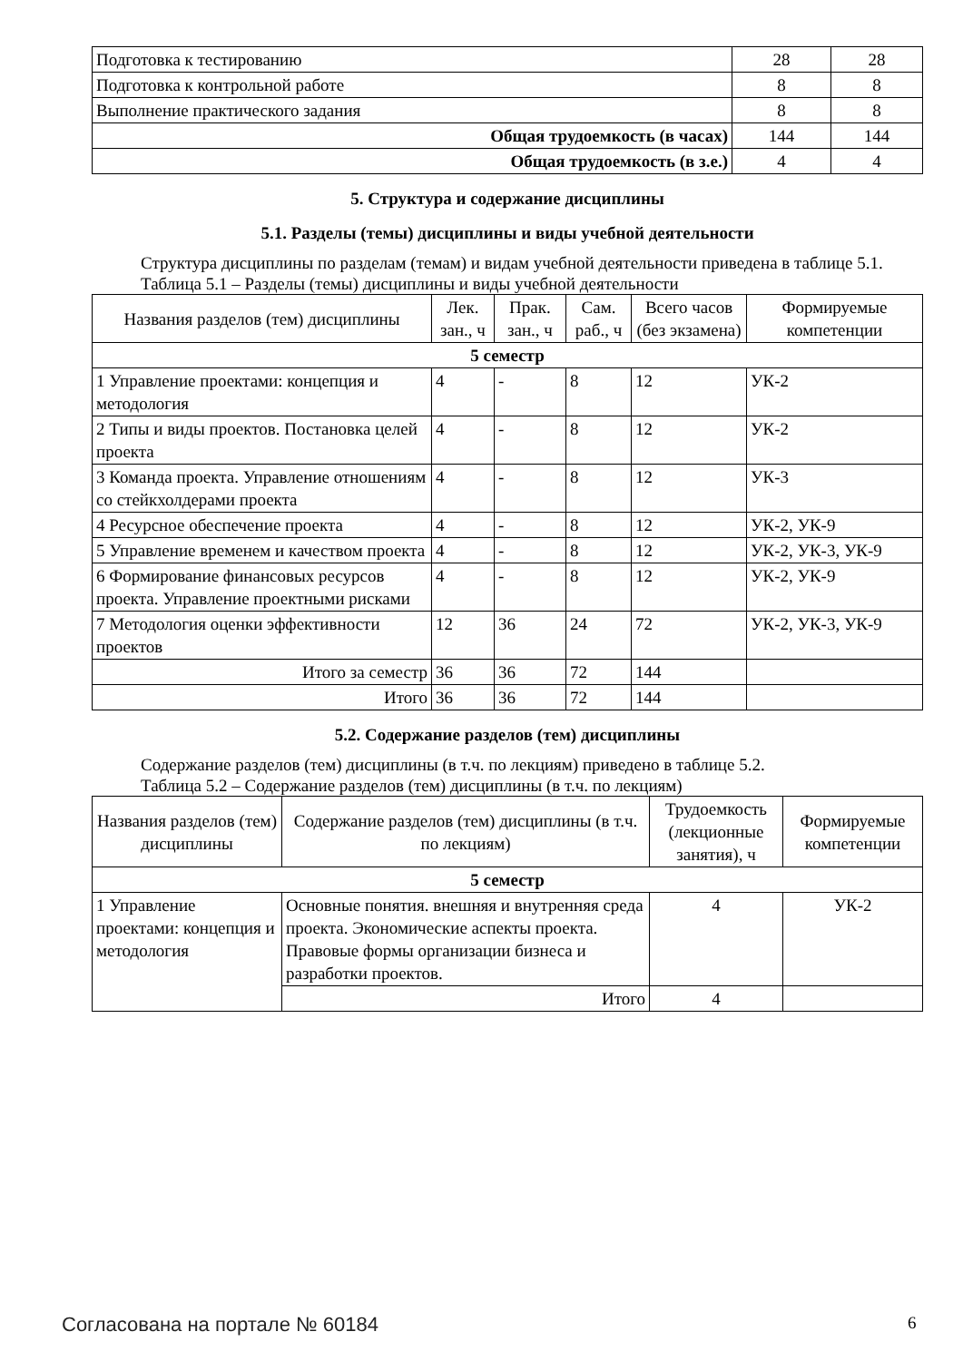| Подготовка к тестированию | 28 | 28 |
| Подготовка к контрольной работе | 8 | 8 |
| Выполнение практического задания | 8 | 8 |
| Общая трудоемкость (в часах) | 144 | 144 |
| Общая трудоемкость (в з.е.) | 4 | 4 |
5. Структура и содержание дисциплины
5.1. Разделы (темы) дисциплины и виды учебной деятельности
Структура дисциплины по разделам (темам) и видам учебной деятельности приведена в таблице 5.1.
Таблица 5.1 – Разделы (темы) дисциплины и виды учебной деятельности
| Названия разделов (тем) дисциплины | Лек. зан., ч | Прак. зан., ч | Сам. раб., ч | Всего часов (без экзамена) | Формируемые компетенции |
| --- | --- | --- | --- | --- | --- |
| 5 семестр | | | | | |
| 1 Управление проектами: концепция и методология | 4 | - | 8 | 12 | УК-2 |
| 2 Типы и виды проектов. Постановка целей проекта | 4 | - | 8 | 12 | УК-2 |
| 3 Команда проекта. Управление отношениям со стейкхолдерами проекта | 4 | - | 8 | 12 | УК-3 |
| 4 Ресурсное обеспечение проекта | 4 | - | 8 | 12 | УК-2, УК-9 |
| 5 Управление временем и качеством проекта | 4 | - | 8 | 12 | УК-2, УК-3, УК-9 |
| 6 Формирование финансовых ресурсов проекта. Управление проектными рисками | 4 | - | 8 | 12 | УК-2, УК-9 |
| 7 Методология оценки эффективности проектов | 12 | 36 | 24 | 72 | УК-2, УК-3, УК-9 |
| Итого за семестр | 36 | 36 | 72 | 144 | |
| Итого | 36 | 36 | 72 | 144 | |
5.2. Содержание разделов (тем) дисциплины
Содержание разделов (тем) дисциплины (в т.ч. по лекциям) приведено в таблице 5.2.
Таблица 5.2 – Содержание разделов (тем) дисциплины (в т.ч. по лекциям)
| Названия разделов (тем) дисциплины | Содержание разделов (тем) дисциплины (в т.ч. по лекциям) | Трудоемкость (лекционные занятия), ч | Формируемые компетенции |
| --- | --- | --- | --- |
| 5 семестр | | | |
| 1 Управление проектами: концепция и методология | Основные понятия. внешняя и внутренняя среда проекта. Экономические аспекты проекта. Правовые формы организации бизнеса и разработки проектов. | 4 | УК-2 |
| | Итого | 4 | |
Согласована на портале № 60184 6